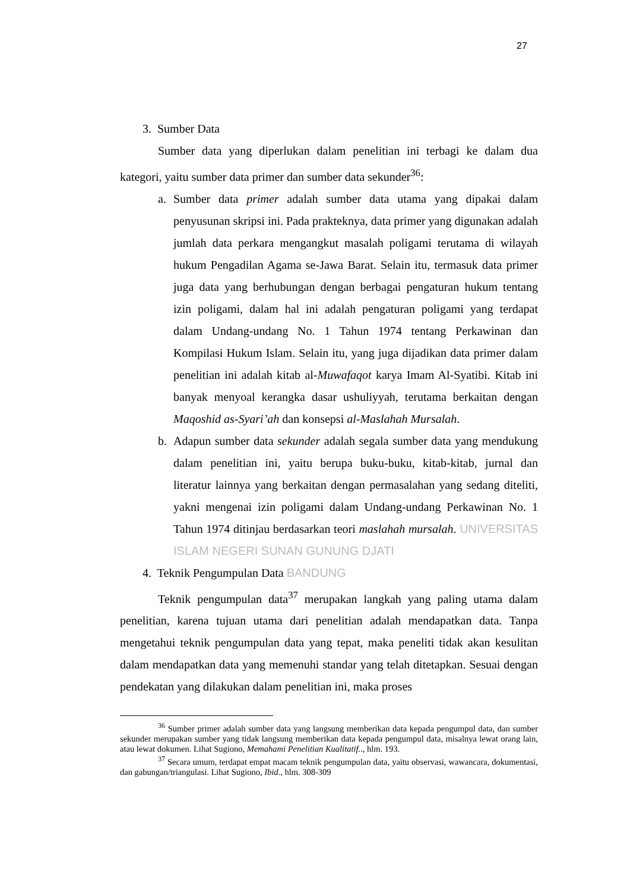27
3. Sumber Data
Sumber data yang diperlukan dalam penelitian ini terbagi ke dalam dua kategori, yaitu sumber data primer dan sumber data sekunder<sup>36</sup>:
a. Sumber data primer adalah sumber data utama yang dipakai dalam penyusunan skripsi ini. Pada prakteknya, data primer yang digunakan adalah jumlah data perkara mengangkut masalah poligami terutama di wilayah hukum Pengadilan Agama se-Jawa Barat. Selain itu, termasuk data primer juga data yang berhubungan dengan berbagai pengaturan hukum tentang izin poligami, dalam hal ini adalah pengaturan poligami yang terdapat dalam Undang-undang No. 1 Tahun 1974 tentang Perkawinan dan Kompilasi Hukum Islam. Selain itu, yang juga dijadikan data primer dalam penelitian ini adalah kitab al-Muwafaqot karya Imam Al-Syatibi. Kitab ini banyak menyoal kerangka dasar ushuliyyah, terutama berkaitan dengan Maqoshid as-Syari’ah dan konsepsi al-Maslahah Mursalah.
b. Adapun sumber data sekunder adalah segala sumber data yang mendukung dalam penelitian ini, yaitu berupa buku-buku, kitab-kitab, jurnal dan literatur lainnya yang berkaitan dengan permasalahan yang sedang diteliti, yakni mengenai izin poligami dalam Undang-undang Perkawinan No. 1 Tahun 1974 ditinjau berdasarkan teori maslahah mursalah. UNIVERSITAS ISLAM NEGERI SUNAN GUNUNG DJATI
4. Teknik Pengumpulan Data BANDUNG
Teknik pengumpulan data<sup>37</sup> merupakan langkah yang paling utama dalam penelitian, karena tujuan utama dari penelitian adalah mendapatkan data. Tanpa mengetahui teknik pengumpulan data yang tepat, maka peneliti tidak akan kesulitan dalam mendapatkan data yang memenuhi standar yang telah ditetapkan. Sesuai dengan pendekatan yang dilakukan dalam penelitian ini, maka proses
<sup>36</sup> Sumber primer adalah sumber data yang langsung memberikan data kepada pengumpul data, dan sumber sekunder merupakan sumber yang tidak langsung memberikan data kepada pengumpul data, misalnya lewat orang lain, atau lewat dokumen. Lihat Sugiono, Memahami Penelitian Kualitatif.., hlm. 193.
<sup>37</sup> Secara umum, terdapat empat macam teknik pengumpulan data, yaitu observasi, wawancara, dokumentasi, dan gabungan/triangulasi. Lihat Sugiono, Ibid., hlm. 308-309